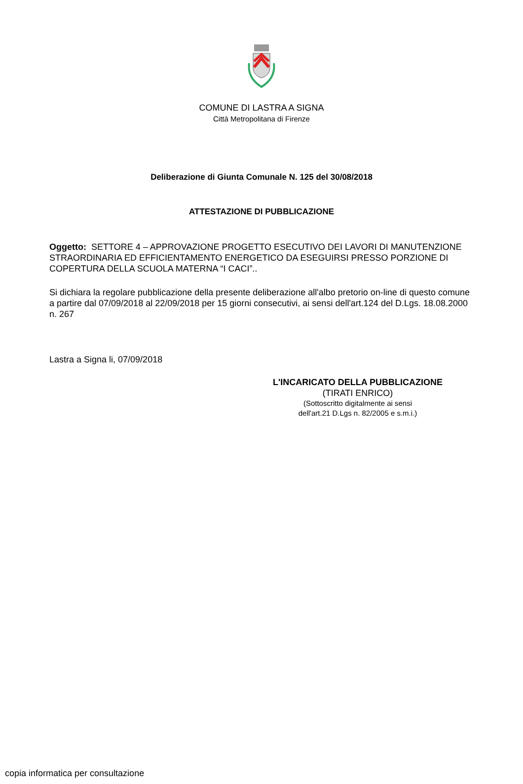COMUNE DI LASTRA A SIGNA
Città Metropolitana di Firenze
Deliberazione di Giunta Comunale N. 125 del 30/08/2018
ATTESTAZIONE DI PUBBLICAZIONE
Oggetto: SETTORE 4 – APPROVAZIONE PROGETTO ESECUTIVO DEI LAVORI DI MANUTENZIONE STRAORDINARIA ED EFFICIENTAMENTO ENERGETICO DA ESEGUIRSI PRESSO PORZIONE DI COPERTURA DELLA SCUOLA MATERNA “I CACI”..
Si dichiara la regolare pubblicazione della presente deliberazione all'albo pretorio on-line di questo comune a partire dal 07/09/2018 al 22/09/2018 per 15 giorni consecutivi, ai sensi dell'art.124 del D.Lgs. 18.08.2000 n. 267
Lastra a Signa li, 07/09/2018
L'INCARICATO DELLA PUBBLICAZIONE
(TIRATI ENRICO)
(Sottoscritto digitalmente ai sensi
dell'art.21 D.Lgs n. 82/2005 e s.m.i.)
copia informatica per consultazione